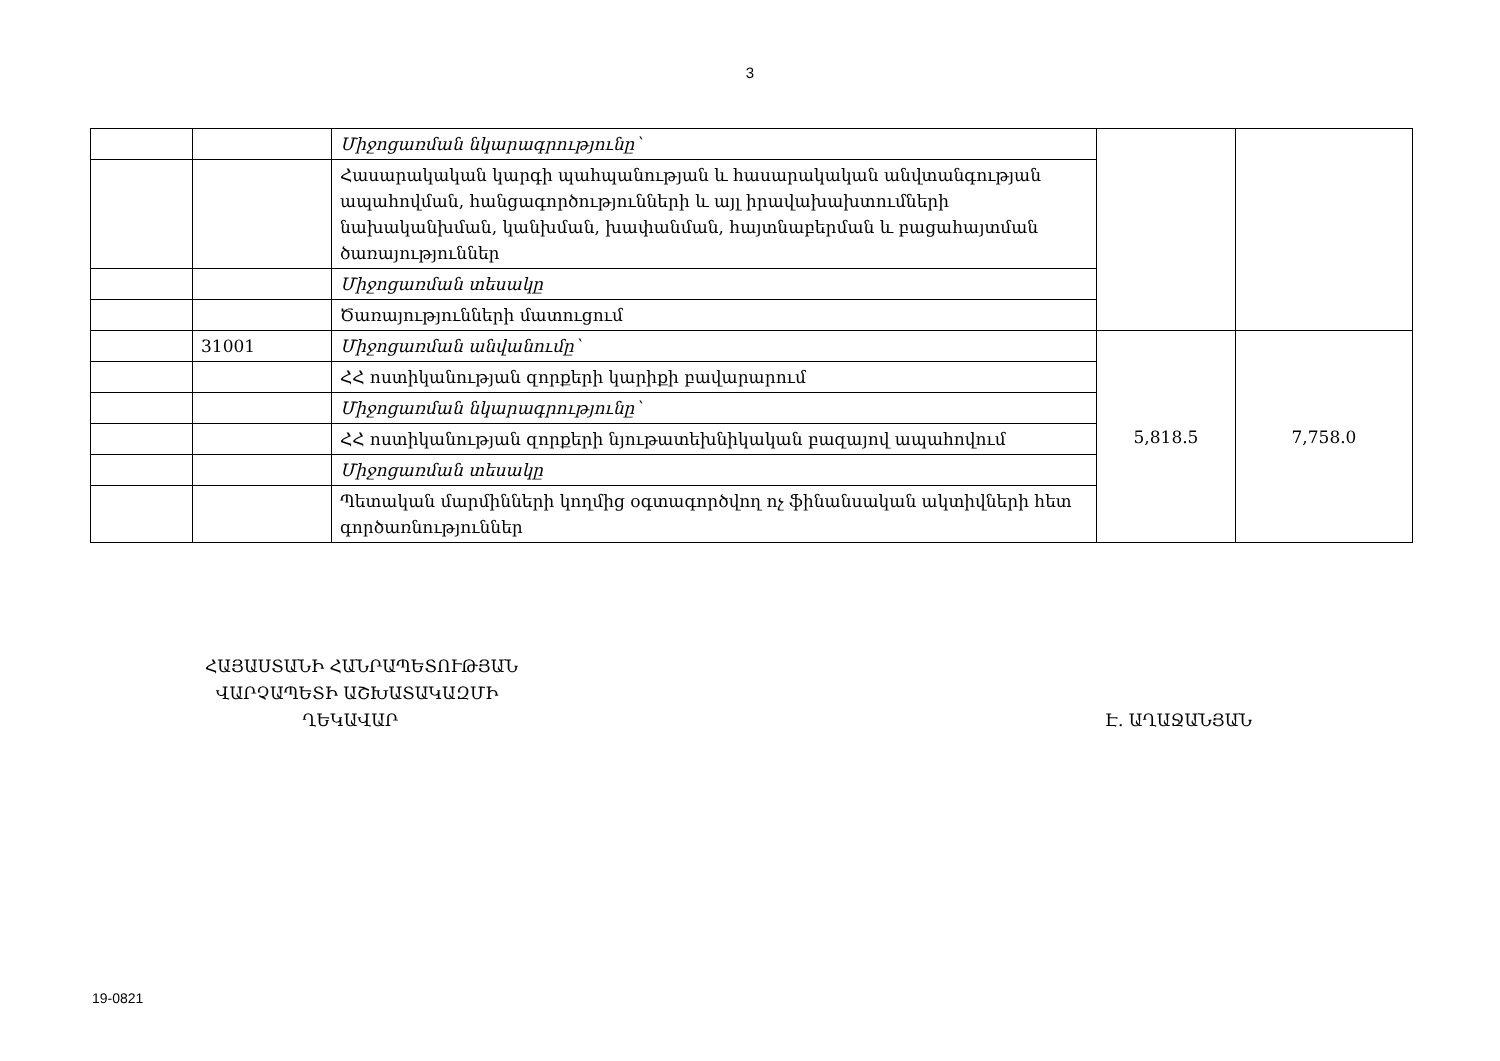3
| | | Միջոցառման նկարագրությունը՝ | | |
| | | Հասարակական կարգի պահպանության և հասարակական անվտանգության ապահովման, հանցագործությունների և այլ իրավախախտումների նախականխման, կանխման, խափանման, հայտնաբերման և բացահայտման ծառայություններ | | |
| | | Միջոցառման տեսակը | | |
| | | Ծառայությունների մատուցում | | |
| | 31001 | Միջոցառման անվանումը՝ | 5,818.5 | 7,758.0 |
| | | ՀՀ ոստիկանության զորքերի կարիքի բավարարում | | |
| | | Միջոցառման նկարագրությունը՝ | | |
| | | ՀՀ ոստիկանության զորքերի նյութատեխնիկական բազայով ապահովում | | |
| | | Միջոցառման տեսակը | | |
| | | Պետական մարմինների կողմից օգտագործվող ոչ ֆինանսական ակտիվների հետ գործառնություններ | | |
ՀԱՅԱՍՏԱՆԻ ՀԱՆՐԱՊԵՏՈՒԹՅԱՆ
ՎԱՐՉԱՊԵՏԻ ԱՇԽԱՏԱԿԱԶՄԻ
ՂԵԿԱՎԱՐ
Է. ԱՂԱՋԱՆՅԱՆ
19-0821